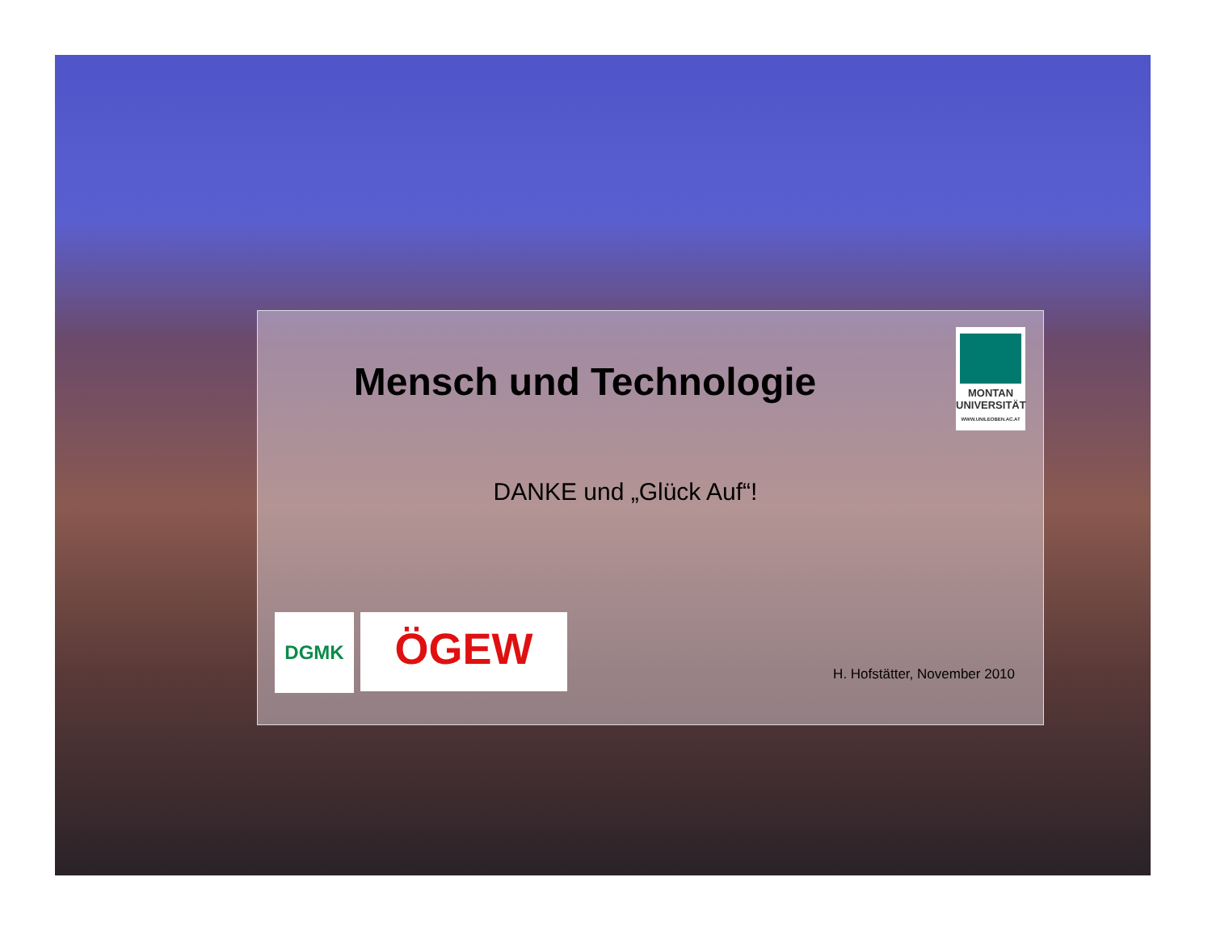Mensch und Technologie
MONTAN
UNIVERSITÄT
WWW.UNILEOBEN.AC.AT
DANKE und „Glück Auf“!
DGMK ÖGEW
H. Hofstätter, November 2010